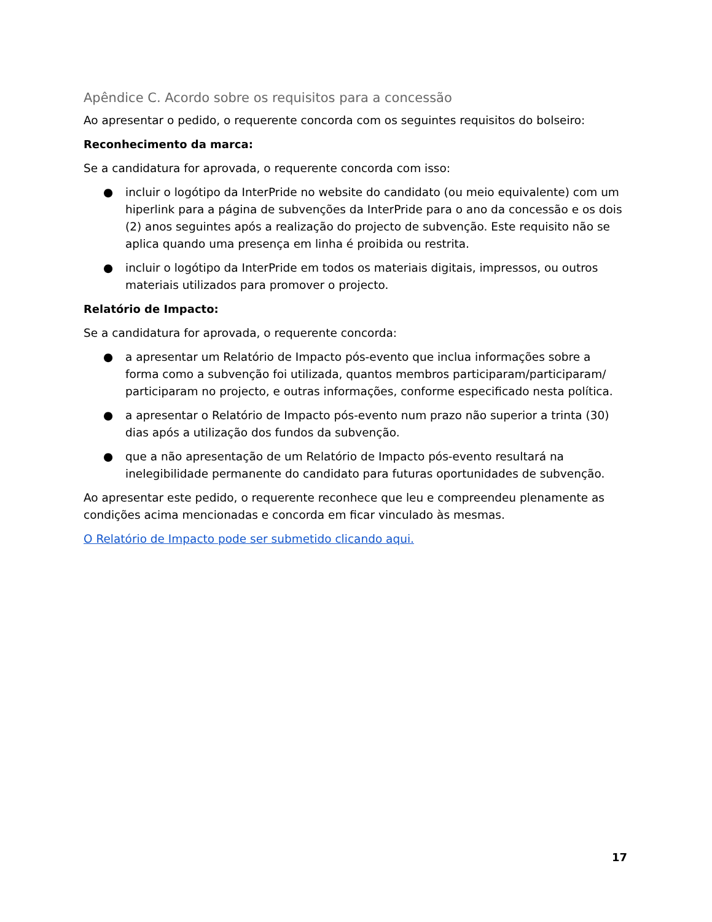Apêndice C. Acordo sobre os requisitos para a concessão
Ao apresentar o pedido, o requerente concorda com os seguintes requisitos do bolseiro:
Reconhecimento da marca:
Se a candidatura for aprovada, o requerente concorda com isso:
● incluir o logótipo da InterPride no website do candidato (ou meio equivalente) com um hiperlink para a página de subvenções da InterPride para o ano da concessão e os dois (2) anos seguintes após a realização do projecto de subvenção. Este requisito não se aplica quando uma presença em linha é proibida ou restrita.
● incluir o logótipo da InterPride em todos os materiais digitais, impressos, ou outros materiais utilizados para promover o projecto.
Relatório de Impacto:
Se a candidatura for aprovada, o requerente concorda:
● a apresentar um Relatório de Impacto pós-evento que inclua informações sobre a forma como a subvenção foi utilizada, quantos membros participaram/participaram/ participaram no projecto, e outras informações, conforme especificado nesta política.
● a apresentar o Relatório de Impacto pós-evento num prazo não superior a trinta (30) dias após a utilização dos fundos da subvenção.
● que a não apresentação de um Relatório de Impacto pós-evento resultará na inelegibilidade permanente do candidato para futuras oportunidades de subvenção.
Ao apresentar este pedido, o requerente reconhece que leu e compreendeu plenamente as condições acima mencionadas e concorda em ficar vinculado às mesmas.
O Relatório de Impacto pode ser submetido clicando aqui.
17